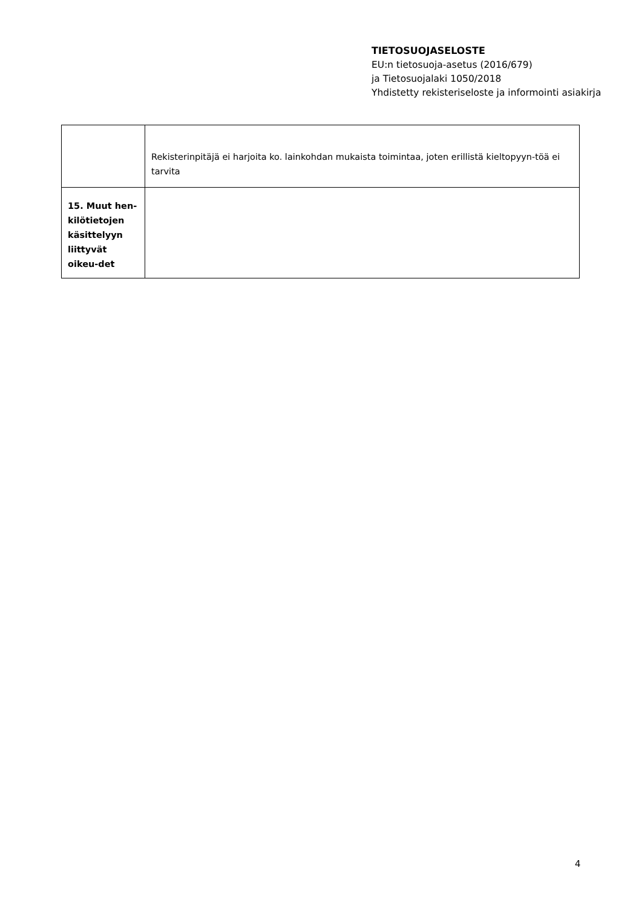TIETOSUOJASELOSTE
EU:n tietosuoja-asetus (2016/679)
ja Tietosuojalaki 1050/2018
Yhdistetty rekisteriseloste ja informointi asiakirja
| | Rekisterinpitäjä ei harjoita ko. lainkohdan mukaista toimintaa, joten erillistä kieltopyyn-töä ei tarvita |
| 15. Muut hen-kilötietojen käsittelyyn liittyvät oikeu-det | |
4